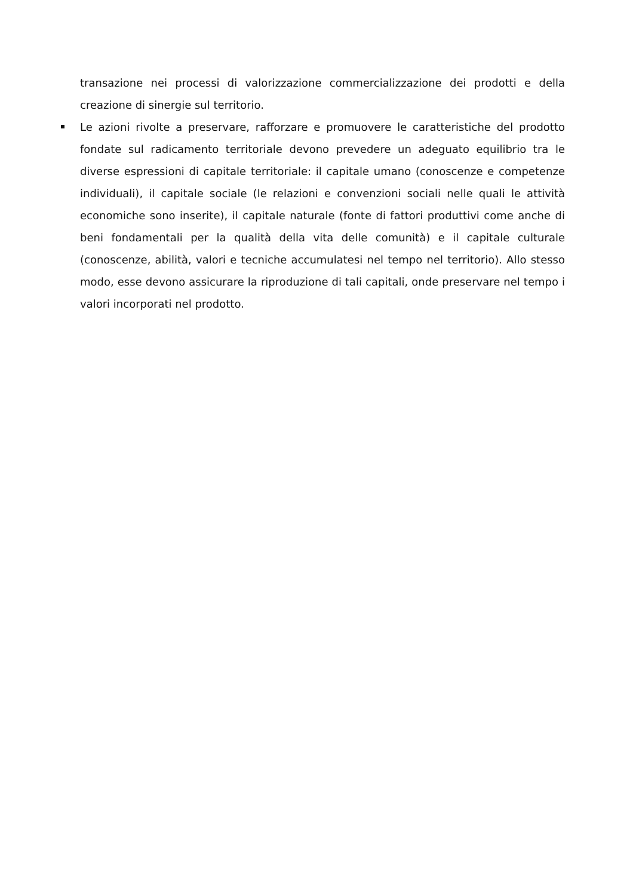transazione nei processi di valorizzazione commercializzazione dei prodotti e della creazione di sinergie sul territorio.
Le azioni rivolte a preservare, rafforzare e promuovere le caratteristiche del prodotto fondate sul radicamento territoriale devono prevedere un adeguato equilibrio tra le diverse espressioni di capitale territoriale: il capitale umano (conoscenze e competenze individuali), il capitale sociale (le relazioni e convenzioni sociali nelle quali le attività economiche sono inserite), il capitale naturale (fonte di fattori produttivi come anche di beni fondamentali per la qualità della vita delle comunità) e il capitale culturale (conoscenze, abilità, valori e tecniche accumulatesi nel tempo nel territorio). Allo stesso modo, esse devono assicurare la riproduzione di tali capitali, onde preservare nel tempo i valori incorporati nel prodotto.